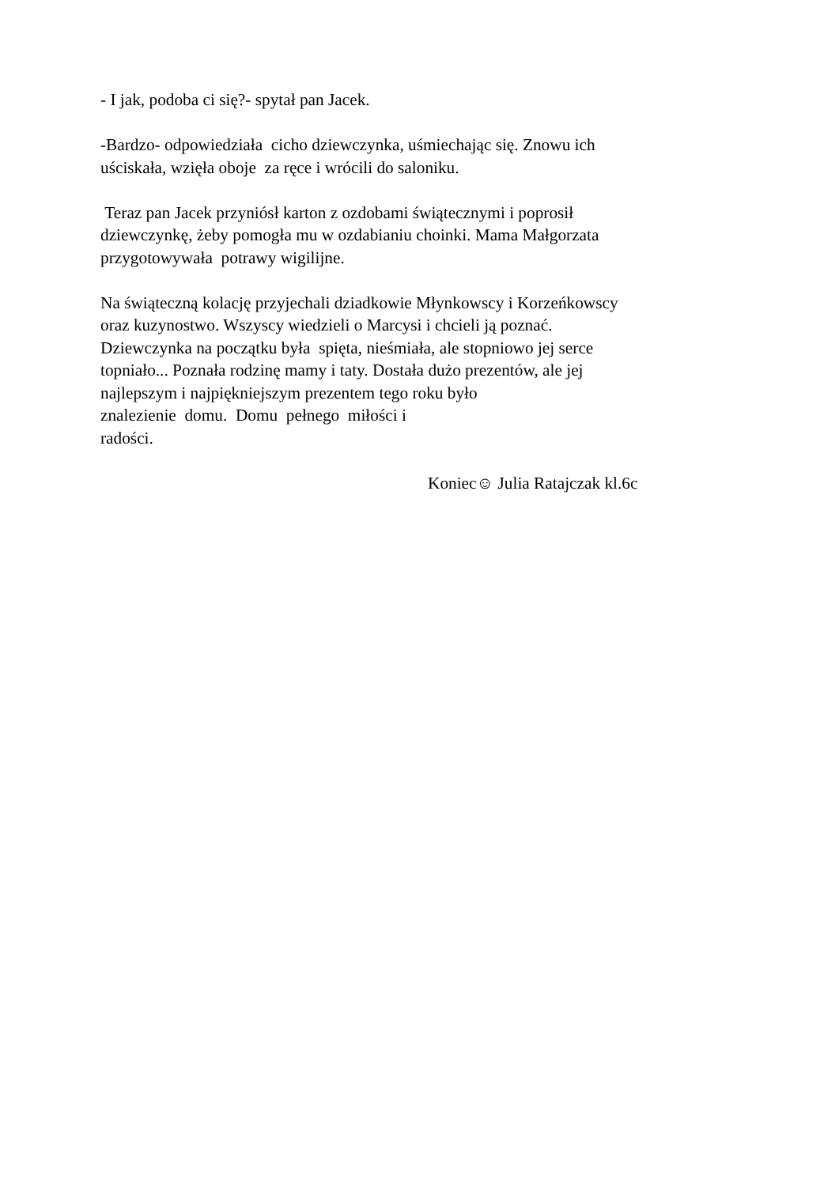- I jak, podoba ci się?- spytał pan Jacek.
-Bardzo- odpowiedziała cicho dziewczynka, uśmiechając się. Znowu ich
uściskała, wzięła oboje za ręce i wrócili do saloniku.
Teraz pan Jacek przyniósł karton z ozdobami świątecznymi i poprosił
dziewczynkę, żeby pomogła mu w ozdabianiu choinki. Mama Małgorzata
przygotowywała potrawy wigilijne.
Na świąteczną kolację przyjechali dziadkowie Młynkowscy i Korzeńkowscy
oraz kuzynostwo. Wszyscy wiedzieli o Marcysi i chcieli ją poznać.
Dziewczynka na początku była spięta, nieśmiała, ale stopniowo jej serce
topniało... Poznała rodzinę mamy i taty. Dostała dużo prezentów, ale jej
najlepszym i najpiękniejszym prezentem tego roku było
znalezienie domu. Domu pełnego miłości i
radości.
Koniec☺ Julia Ratajczak kl.6c